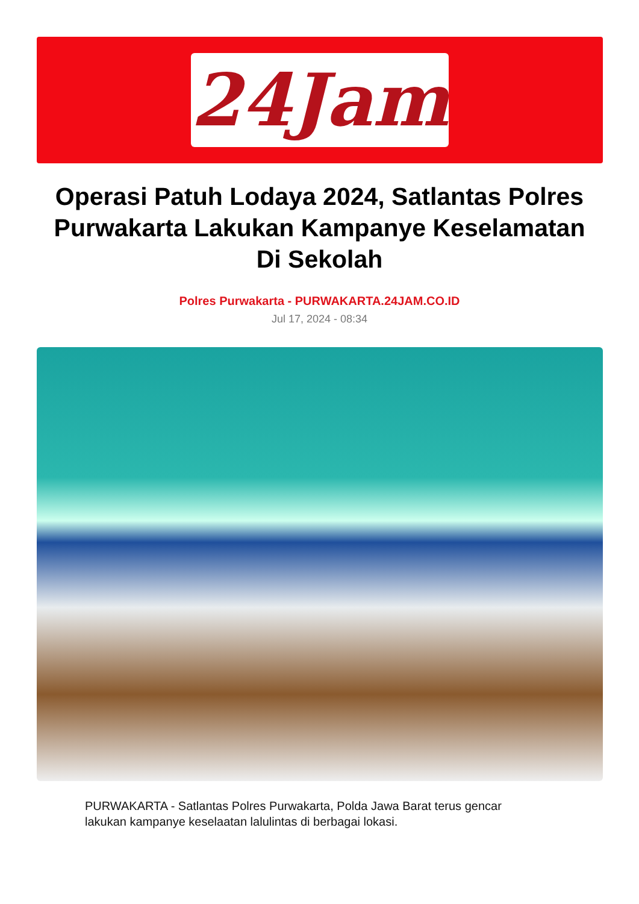24Jam
Operasi Patuh Lodaya 2024, Satlantas Polres Purwakarta Lakukan Kampanye Keselamatan Di Sekolah
Polres Purwakarta - PURWAKARTA.24JAM.CO.ID
Jul 17, 2024 - 08:34
PURWAKARTA - Satlantas Polres Purwakarta, Polda Jawa Barat terus gencar lakukan kampanye keselaatan lalulintas di berbagai lokasi.